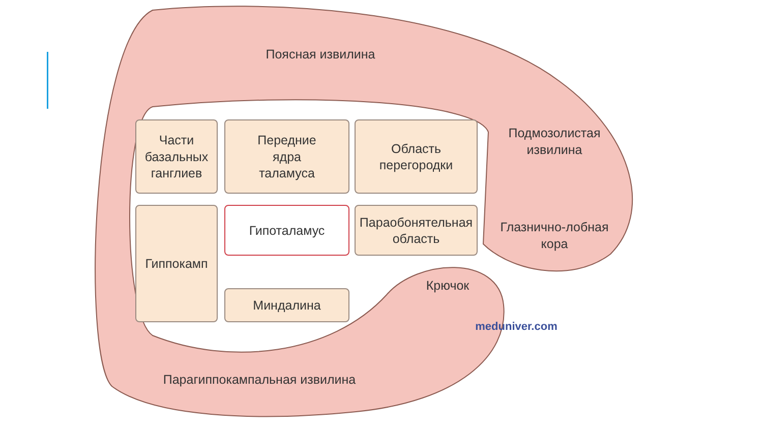Поясная извилина
Подмозолистая
извилина
Глазнично-лобная
кора
Крючок
Парагиппокампальная извилина
Части
базальных
ганглиев
Передние
ядра
таламуса
Область
перегородки
Гиппокамп Гипоталамус
Параобонятельная
область
Миндалина
meduniver.com